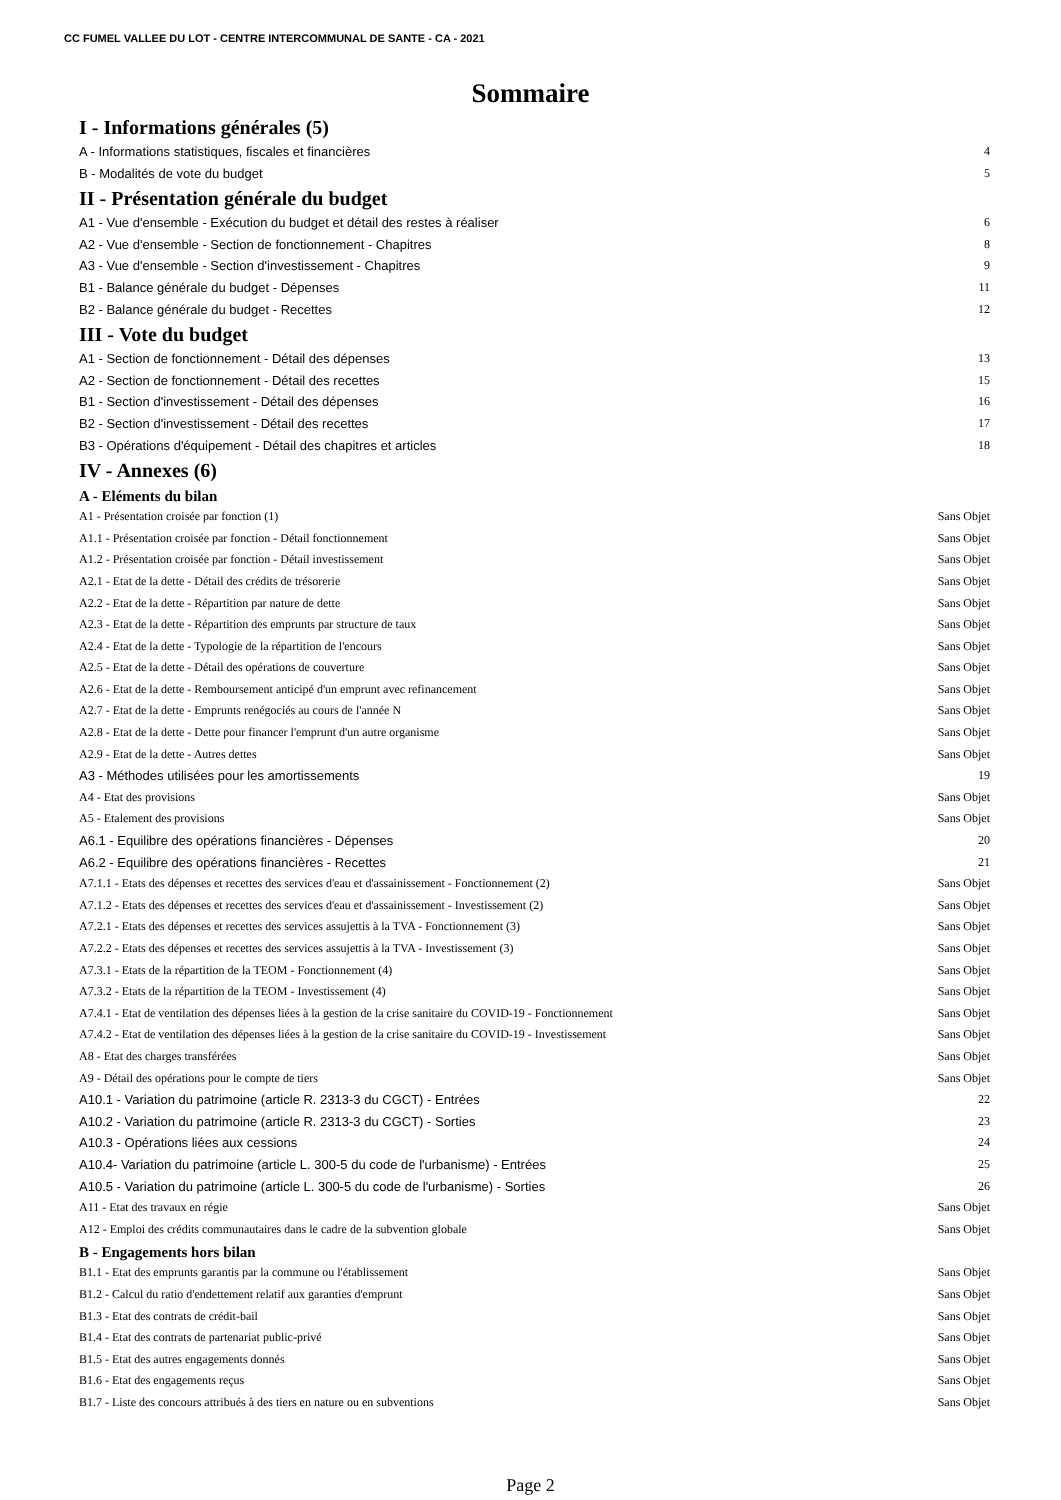CC FUMEL VALLEE DU LOT - CENTRE INTERCOMMUNAL DE SANTE - CA - 2021
Sommaire
I - Informations générales (5)
A - Informations statistiques, fiscales et financières 4
B - Modalités de vote du budget 5
II - Présentation générale du budget
A1 - Vue d'ensemble - Exécution du budget et détail des restes à réaliser 6
A2 - Vue d'ensemble - Section de fonctionnement - Chapitres 8
A3 - Vue d'ensemble - Section d'investissement - Chapitres 9
B1 - Balance générale du budget - Dépenses 11
B2 - Balance générale du budget - Recettes 12
III - Vote du budget
A1 - Section de fonctionnement - Détail des dépenses 13
A2 - Section de fonctionnement - Détail des recettes 15
B1 - Section d'investissement - Détail des dépenses 16
B2 - Section d'investissement - Détail des recettes 17
B3 - Opérations d'équipement - Détail des chapitres et articles 18
IV - Annexes (6)
A - Eléments du bilan
A1 - Présentation croisée par fonction (1) Sans Objet
A1.1 - Présentation croisée par fonction - Détail fonctionnement Sans Objet
A1.2 - Présentation croisée par fonction - Détail investissement Sans Objet
A2.1 - Etat de la dette - Détail des crédits de trésorerie Sans Objet
A2.2 - Etat de la dette - Répartition par nature de dette Sans Objet
A2.3 - Etat de la dette - Répartition des emprunts par structure de taux Sans Objet
A2.4 - Etat de la dette - Typologie de la répartition de l'encours Sans Objet
A2.5 - Etat de la dette - Détail des opérations de couverture Sans Objet
A2.6 - Etat de la dette - Remboursement anticipé d'un emprunt avec refinancement Sans Objet
A2.7 - Etat de la dette - Emprunts renégociés au cours de l'année N Sans Objet
A2.8 - Etat de la dette - Dette pour financer l'emprunt d'un autre organisme Sans Objet
A2.9 - Etat de la dette - Autres dettes Sans Objet
A3 - Méthodes utilisées pour les amortissements 19
A4 - Etat des provisions Sans Objet
A5 - Etalement des provisions Sans Objet
A6.1 - Equilibre des opérations financières - Dépenses 20
A6.2 - Equilibre des opérations financières - Recettes 21
A7.1.1 - Etats des dépenses et recettes des services d'eau et d'assainissement - Fonctionnement (2) Sans Objet
A7.1.2 - Etats des dépenses et recettes des services d'eau et d'assainissement - Investissement (2) Sans Objet
A7.2.1 - Etats des dépenses et recettes des services assujettis à la TVA - Fonctionnement (3) Sans Objet
A7.2.2 - Etats des dépenses et recettes des services assujettis à la TVA - Investissement (3) Sans Objet
A7.3.1 - Etats de la répartition de la TEOM - Fonctionnement (4) Sans Objet
A7.3.2 - Etats de la répartition de la TEOM - Investissement (4) Sans Objet
A7.4.1 - Etat de ventilation des dépenses liées à la gestion de la crise sanitaire du COVID-19 - Fonctionnement Sans Objet
A7.4.2 - Etat de ventilation des dépenses liées à la gestion de la crise sanitaire du COVID-19 - Investissement Sans Objet
A8 - Etat des charges transférées Sans Objet
A9 - Détail des opérations pour le compte de tiers Sans Objet
A10.1 - Variation du patrimoine (article R. 2313-3 du CGCT) - Entrées 22
A10.2 - Variation du patrimoine (article R. 2313-3 du CGCT) - Sorties 23
A10.3 - Opérations liées aux cessions 24
A10.4- Variation du patrimoine (article L. 300-5 du code de l'urbanisme) - Entrées 25
A10.5 - Variation du patrimoine (article L. 300-5 du code de l'urbanisme) - Sorties 26
A11 - Etat des travaux en régie Sans Objet
A12 - Emploi des crédits communautaires dans le cadre de la subvention globale Sans Objet
B - Engagements hors bilan
B1.1 - Etat des emprunts garantis par la commune ou l'établissement Sans Objet
B1.2 - Calcul du ratio d'endettement relatif aux garanties d'emprunt Sans Objet
B1.3 - Etat des contrats de crédit-bail Sans Objet
B1.4 - Etat des contrats de partenariat public-privé Sans Objet
B1.5 - Etat des autres engagements donnés Sans Objet
B1.6 - Etat des engagements reçus Sans Objet
B1.7 - Liste des concours attribués à des tiers en nature ou en subventions Sans Objet
Page 2